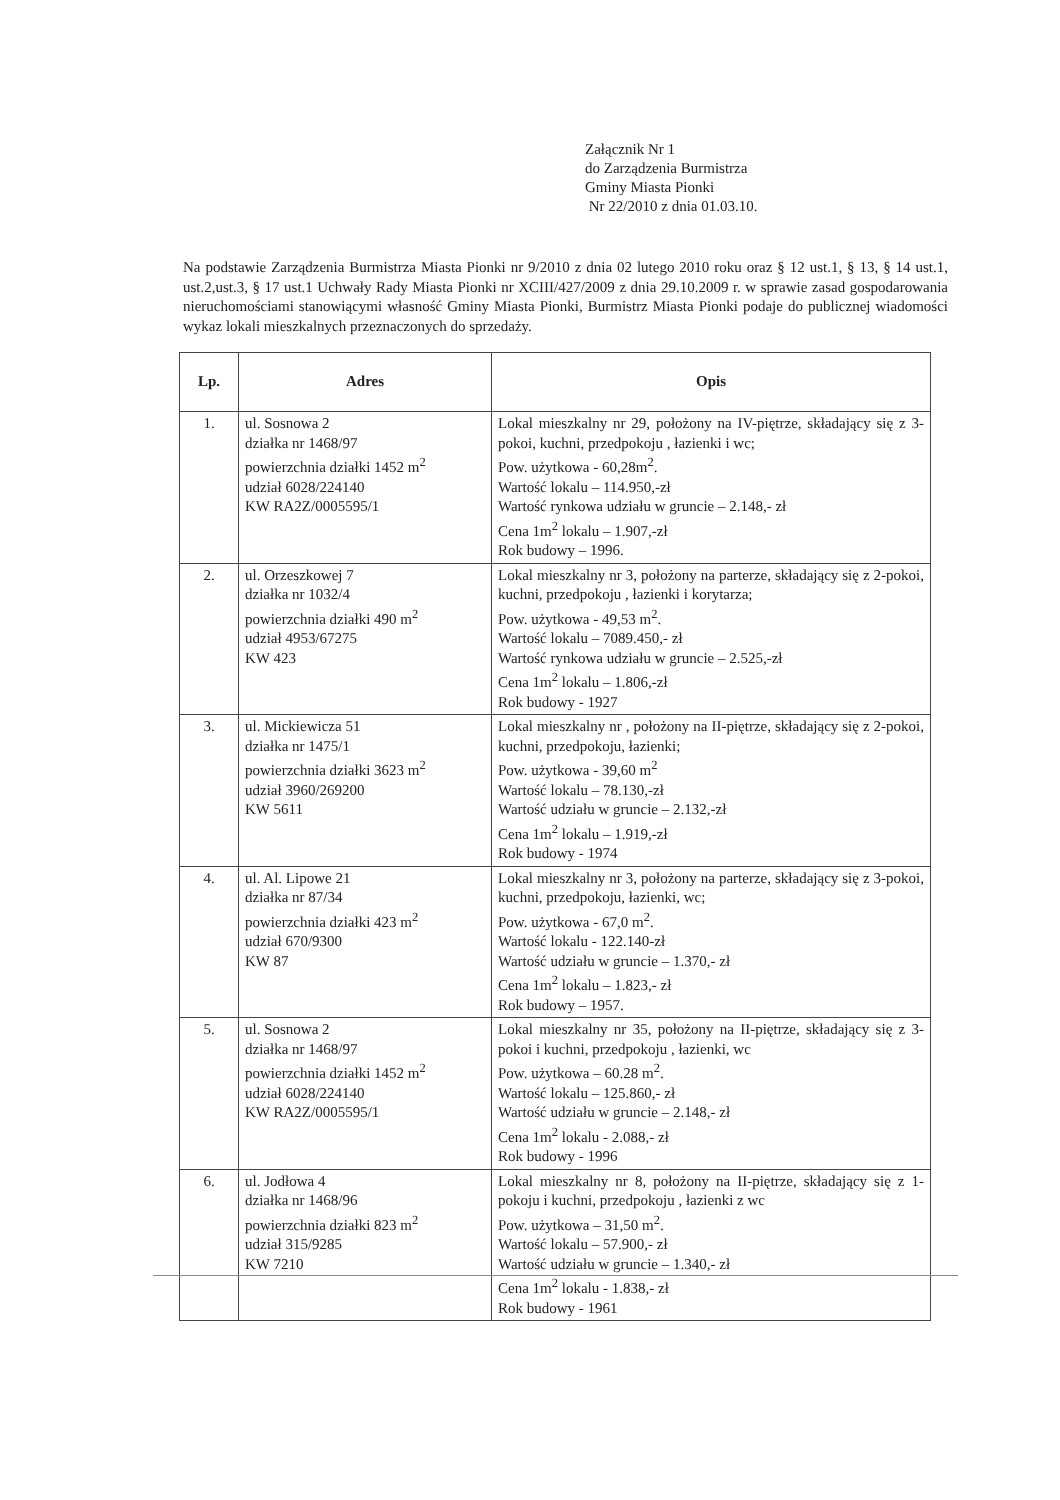Załącznik Nr 1
do Zarządzenia Burmistrza
Gminy Miasta Pionki
Nr 22/2010 z dnia 01.03.10.
Na podstawie Zarządzenia Burmistrza Miasta Pionki nr 9/2010 z dnia 02 lutego 2010 roku oraz § 12 ust.1, § 13, § 14 ust.1, ust.2,ust.3, § 17 ust.1 Uchwały Rady Miasta Pionki nr XCIII/427/2009 z dnia 29.10.2009 r. w sprawie zasad gospodarowania nieruchomościami stanowiącymi własność Gminy Miasta Pionki, Burmistrz Miasta Pionki podaje do publicznej wiadomości wykaz lokali mieszkalnych przeznaczonych do sprzedaży.
| Lp. | Adres | Opis |
| --- | --- | --- |
| 1. | ul. Sosnowa 2 działka nr 1468/97 powierzchnia działki 1452 m<sup>2</sup> udział 6028/224140 KW RA2Z/0005595/1 | Lokal mieszkalny nr 29, położony na IV-piętrze, składający się z 3-pokoi, kuchni, przedpokoju , łazienki i wc; Pow. użytkowa - 60,28m<sup>2</sup>. Wartość lokalu – 114.950,-zł Wartość rynkowa udziału w gruncie – 2.148,- zł Cena 1m<sup>2</sup> lokalu – 1.907,-zł Rok budowy – 1996. |
| 2. | ul. Orzeszkowej 7 działka nr 1032/4 powierzchnia działki 490 m<sup>2</sup> udział 4953/67275 KW 423 | Lokal mieszkalny nr 3, położony na parterze, składający się z 2-pokoi, kuchni, przedpokoju , łazienki i korytarza; Pow. użytkowa - 49,53 m<sup>2</sup>. Wartość lokalu – 7089.450,- zł Wartość rynkowa udziału w gruncie – 2.525,-zł Cena 1m<sup>2</sup> lokalu – 1.806,-zł Rok budowy - 1927 |
| 3. | ul. Mickiewicza 51 działka nr 1475/1 powierzchnia działki 3623 m<sup>2</sup> udział 3960/269200 KW 5611 | Lokal mieszkalny nr , położony na II-piętrze, składający się z 2-pokoi, kuchni, przedpokoju, łazienki; Pow. użytkowa - 39,60 m<sup>2</sup> Wartość lokalu – 78.130,-zł Wartość udziału w gruncie – 2.132,-zł Cena 1m<sup>2</sup> lokalu – 1.919,-zł Rok budowy - 1974 |
| 4. | ul. Al. Lipowe 21 działka nr 87/34 powierzchnia działki 423 m<sup>2</sup> udział 670/9300 KW 87 | Lokal mieszkalny nr 3, położony na parterze, składający się z 3-pokoi, kuchni, przedpokoju, łazienki, wc; Pow. użytkowa - 67,0 m<sup>2</sup>. Wartość lokalu - 122.140-zł Wartość udziału w gruncie – 1.370,- zł Cena 1m<sup>2</sup> lokalu – 1.823,- zł Rok budowy – 1957. |
| 5. | ul. Sosnowa 2 działka nr 1468/97 powierzchnia działki 1452 m<sup>2</sup> udział 6028/224140 KW RA2Z/0005595/1 | Lokal mieszkalny nr 35, położony na II-piętrze, składający się z 3-pokoi i kuchni, przedpokoju , łazienki, wc Pow. użytkowa – 60.28 m<sup>2</sup>. Wartość lokalu – 125.860,- zł Wartość udziału w gruncie – 2.148,- zł Cena 1m<sup>2</sup> lokalu - 2.088,- zł Rok budowy - 1996 |
| 6. | ul. Jodłowa 4 działka nr 1468/96 powierzchnia działki 823 m<sup>2</sup> udział 315/9285 KW 7210 | Lokal mieszkalny nr 8, położony na II-piętrze, składający się z 1-pokoju i kuchni, przedpokoju , łazienki z wc Pow. użytkowa – 31,50 m<sup>2</sup>. Wartość lokalu – 57.900,- zł Wartość udziału w gruncie – 1.340,- zł Cena 1m<sup>2</sup> lokalu - 1.838,- zł Rok budowy - 1961 |